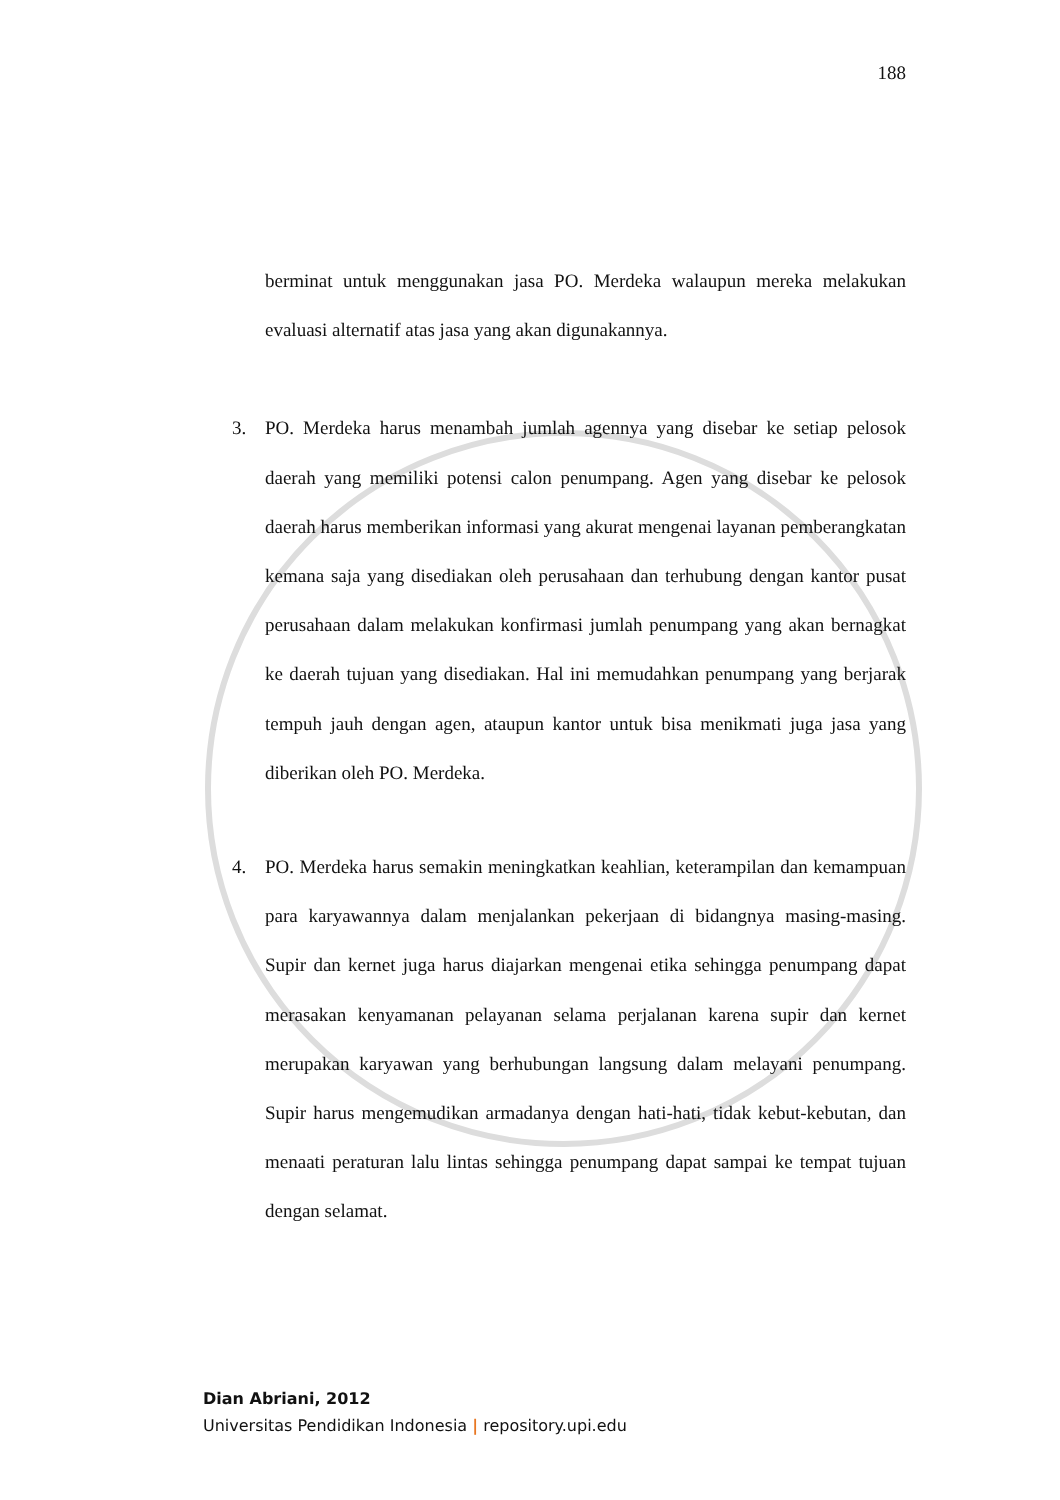188
berminat untuk menggunakan jasa PO. Merdeka walaupun mereka melakukan evaluasi alternatif atas jasa yang akan digunakannya.
3. PO. Merdeka harus menambah jumlah agennya yang disebar ke setiap pelosok daerah yang memiliki potensi calon penumpang. Agen yang disebar ke pelosok daerah harus memberikan informasi yang akurat mengenai layanan pemberangkatan kemana saja yang disediakan oleh perusahaan dan terhubung dengan kantor pusat perusahaan dalam melakukan konfirmasi jumlah penumpang yang akan bernagkat ke daerah tujuan yang disediakan. Hal ini memudahkan penumpang yang berjarak tempuh jauh dengan agen, ataupun kantor untuk bisa menikmati juga jasa yang diberikan oleh PO. Merdeka.
4. PO. Merdeka harus semakin meningkatkan keahlian, keterampilan dan kemampuan para karyawannya dalam menjalankan pekerjaan di bidangnya masing-masing. Supir dan kernet juga harus diajarkan mengenai etika sehingga penumpang dapat merasakan kenyamanan pelayanan selama perjalanan karena supir dan kernet merupakan karyawan yang berhubungan langsung dalam melayani penumpang. Supir harus mengemudikan armadanya dengan hati-hati, tidak kebut-kebutan, dan menaati peraturan lalu lintas sehingga penumpang dapat sampai ke tempat tujuan dengan selamat.
Dian Abriani, 2012
Universitas Pendidikan Indonesia | repository.upi.edu